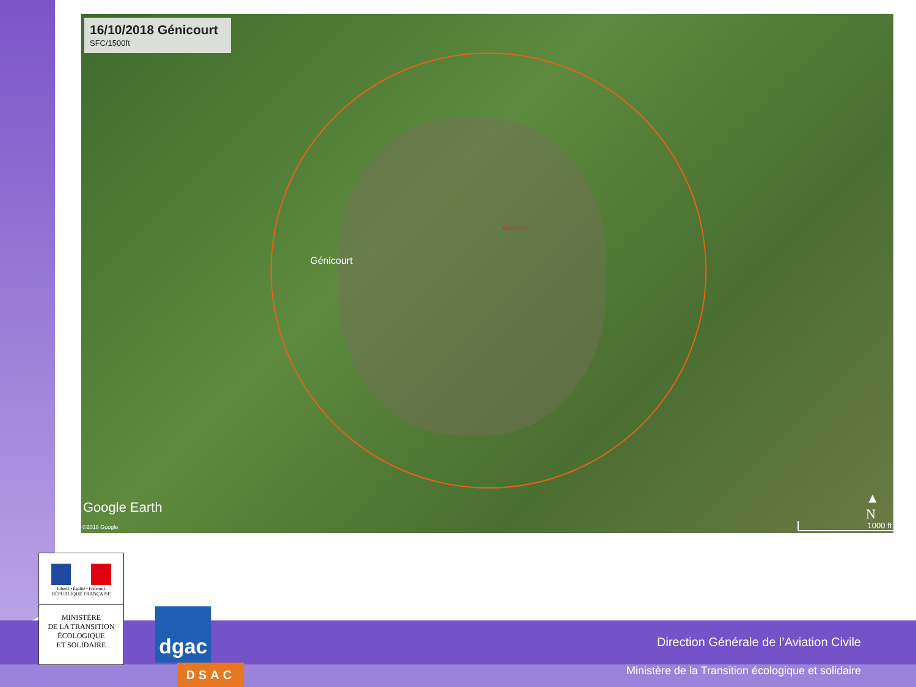16/10/2018 Génicourt
SFC/1500ft
Génicourt
Génicourt
Google Earth
©2018 Google
▲
N
1000 ft
Direction Générale de l’Aviation Civile
Ministère de la Transition écologique et solidaire
Liberté • Égalité • Fraternité
RÉPUBLIQUE FRANÇAISE
MINISTÈRE
DE LA TRANSITION
ÉCOLOGIQUE
ET SOLIDAIRE
dgac
DSAC